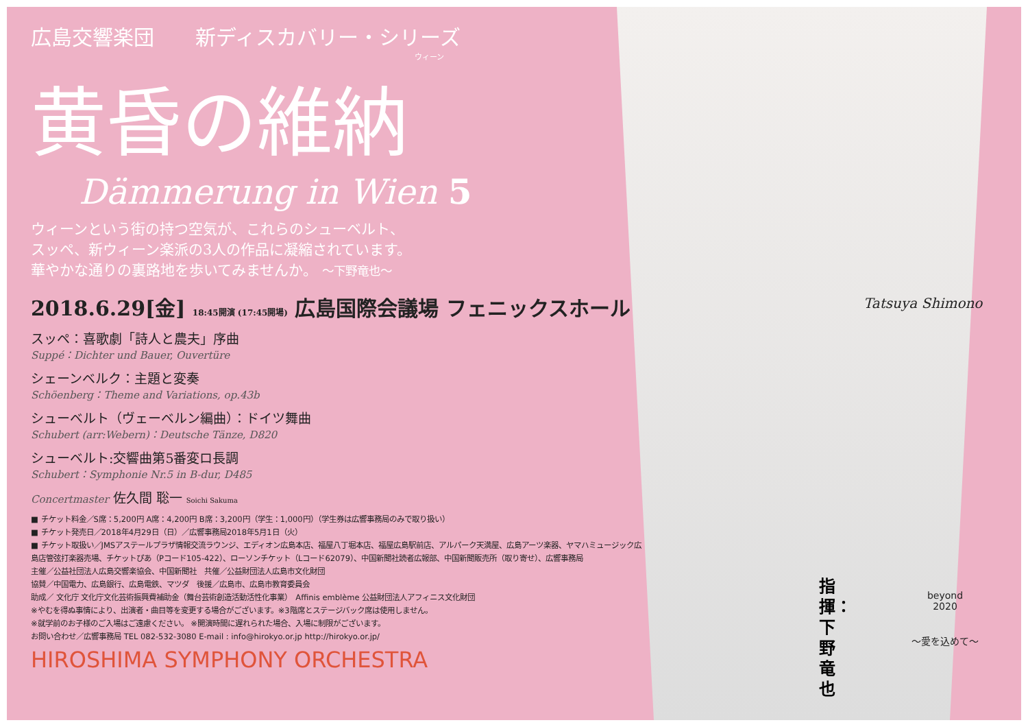広島交響楽団　　新ディスカバリー・シリーズ
ウィーン
黄昏の維納
Dämmerung in Wien 5
ウィーンという街の持つ空気が、これらのシューベルト、
スッペ、新ウィーン楽派の3人の作品に凝縮されています。
華やかな通りの裏路地を歩いてみませんか。 〜下野竜也〜
2018.6.29[金] 18:45開演 (17:45開場) 広島国際会議場 フェニックスホール
スッペ：喜歌劇「詩人と農夫」序曲
Suppé：Dichter und Bauer, Ouvertüre
シェーンベルク：主題と変奏
Schöenberg：Theme and Variations, op.43b
シューベルト（ヴェーベルン編曲）：ドイツ舞曲
Schubert (arr:Webern)：Deutsche Tänze, D820
シューベルト:交響曲第5番変ロ長調
Schubert：Symphonie Nr.5 in B-dur, D485
Concertmaster 佐久間 聡一 Soichi Sakuma
■ チケット料金／S席：5,200円 A席：4,200円 B席：3,200円（学生：1,000円）（学生券は広響事務局のみで取り扱い）
■ チケット発売日／2018年4月29日（日）／広響事務局2018年5月1日（火）
■ チケット取扱い／JMSアステールプラザ情報交流ラウンジ、エディオン広島本店、福屋八丁堀本店、福屋広島駅前店、アルパーク天満屋、広島アーツ楽器、ヤマハミュージック広島店管弦打楽器売場、チケットぴあ（Pコード105-422）、ローソンチケット（Lコード62079）、中国新聞社読者広報部、中国新聞販売所（取り寄せ）、広響事務局
主催／公益社団法人広島交響楽協会、中国新聞社　共催／公益財団法人広島市文化財団
協賛／中国電力、広島銀行、広島電鉄、マツダ　後援／広島市、広島市教育委員会
助成／ 文化庁 文化庁文化芸術振興費補助金（舞台芸術創造活動活性化事業）　Affinis emblème 公益財団法人アフィニス文化財団
※やむを得ぬ事情により、出演者・曲目等を変更する場合がございます。※3階席とステージバック席は使用しません。
※就学前のお子様のご入場はご遠慮ください。 ※開演時間に遅れられた場合、入場に制限がございます。
お問い合わせ／広響事務局 TEL 082-532-3080 E-mail : info@hirokyo.or.jp http://hirokyo.or.jp/
HIROSHIMA SYMPHONY ORCHESTRA
指揮：下野竜也
Tatsuya Shimono
beyond
2020
〜愛を込めて〜